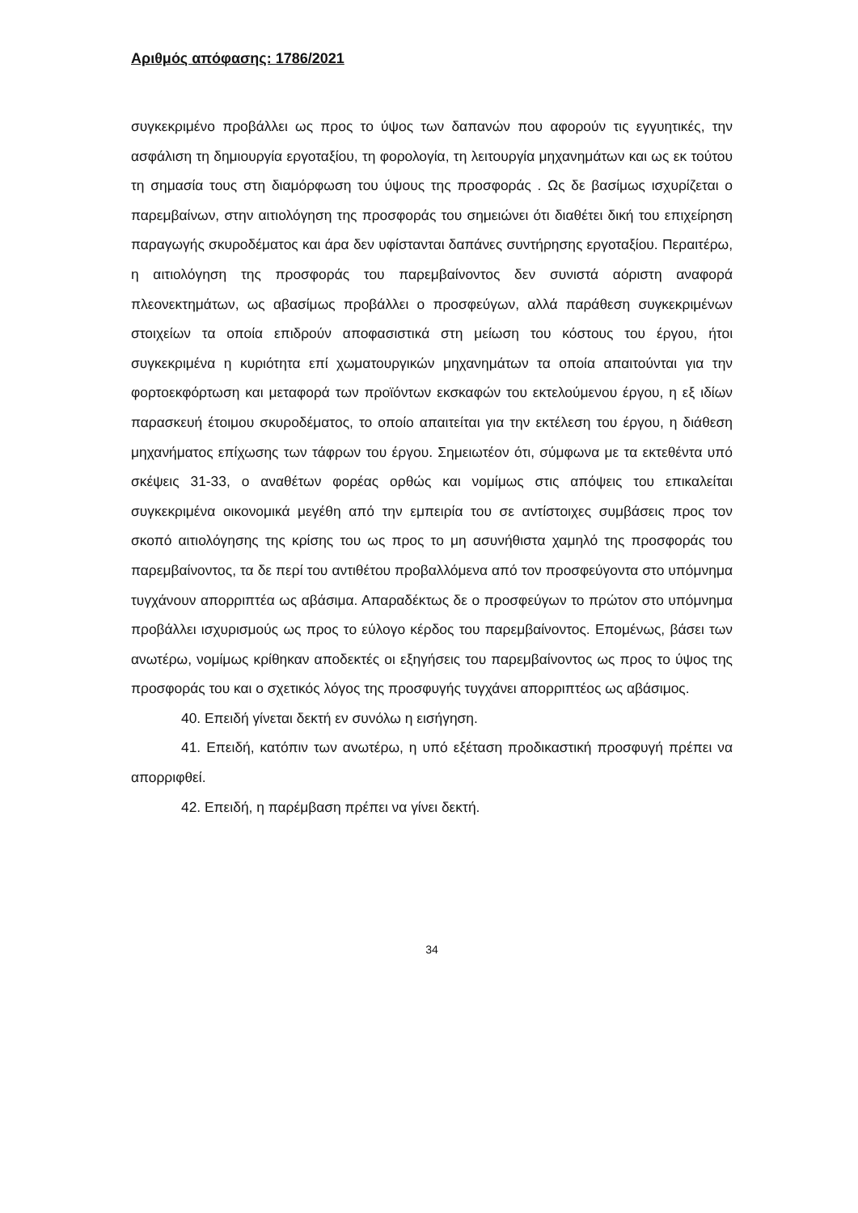Αριθμός απόφασης: 1786/2021
συγκεκριμένο προβάλλει ως προς το ύψος των δαπανών που αφορούν τις εγγυητικές, την ασφάλιση τη δημιουργία εργοταξίου, τη φορολογία, τη λειτουργία μηχανημάτων και ως εκ τούτου τη σημασία τους στη διαμόρφωση του ύψους της προσφοράς . Ως δε βασίμως ισχυρίζεται ο παρεμβαίνων, στην αιτιολόγηση της προσφοράς του σημειώνει ότι διαθέτει δική του επιχείρηση παραγωγής σκυροδέματος και άρα δεν υφίστανται δαπάνες συντήρησης εργοταξίου. Περαιτέρω, η αιτιολόγηση της προσφοράς του παρεμβαίνοντος δεν συνιστά αόριστη αναφορά πλεονεκτημάτων, ως αβασίμως προβάλλει ο προσφεύγων, αλλά παράθεση συγκεκριμένων στοιχείων τα οποία επιδρούν αποφασιστικά στη μείωση του κόστους του έργου, ήτοι συγκεκριμένα η κυριότητα επί χωματουργικών μηχανημάτων τα οποία απαιτούνται για την φορτοεκφόρτωση και μεταφορά των προϊόντων εκσκαφών του εκτελούμενου έργου, η εξ ιδίων παρασκευή έτοιμου σκυροδέματος, το οποίο απαιτείται για την εκτέλεση του έργου, η διάθεση μηχανήματος επίχωσης των τάφρων του έργου. Σημειωτέον ότι, σύμφωνα με τα εκτεθέντα υπό σκέψεις 31-33, ο αναθέτων φορέας ορθώς και νομίμως στις απόψεις του επικαλείται συγκεκριμένα οικονομικά μεγέθη από την εμπειρία του σε αντίστοιχες συμβάσεις προς τον σκοπό αιτιολόγησης της κρίσης του ως προς το μη ασυνήθιστα χαμηλό της προσφοράς του παρεμβαίνοντος, τα δε περί του αντιθέτου προβαλλόμενα από τον προσφεύγοντα στο υπόμνημα τυγχάνουν απορριπτέα ως αβάσιμα. Απαραδέκτως δε ο προσφεύγων το πρώτον στο υπόμνημα προβάλλει ισχυρισμούς ως προς το εύλογο κέρδος του παρεμβαίνοντος. Επομένως, βάσει των ανωτέρω, νομίμως κρίθηκαν αποδεκτές οι εξηγήσεις του παρεμβαίνοντος ως προς το ύψος της προσφοράς του και ο σχετικός λόγος της προσφυγής τυγχάνει απορριπτέος ως αβάσιμος.
40. Επειδή γίνεται δεκτή εν συνόλω η εισήγηση.
41. Επειδή, κατόπιν των ανωτέρω, η υπό εξέταση προδικαστική προσφυγή πρέπει να απορριφθεί.
42. Επειδή, η παρέμβαση πρέπει να γίνει δεκτή.
34